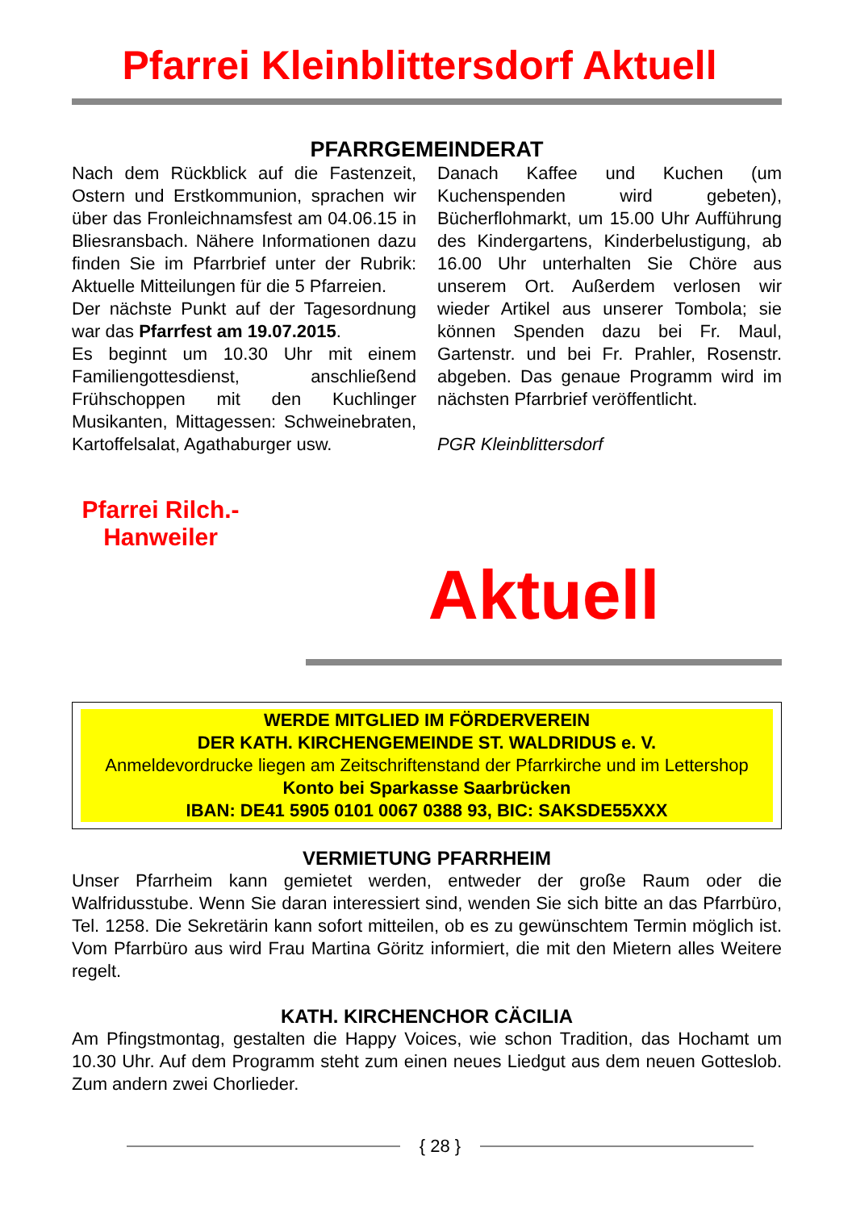Pfarrei Kleinblittersdorf Aktuell
PFARRGEMEINDERAT
Nach dem Rückblick auf die Fastenzeit, Ostern und Erstkommunion, sprachen wir über das Fronleichnamsfest am 04.06.15 in Bliesransbach. Nähere Informationen dazu finden Sie im Pfarrbrief unter der Rubrik: Aktuelle Mitteilungen für die 5 Pfarreien.
Der nächste Punkt auf der Tagesordnung war das Pfarrfest am 19.07.2015.
Es beginnt um 10.30 Uhr mit einem Familiengottesdienst, anschließend Frühschoppen mit den Kuchlinger Musikanten, Mittagessen: Schweinebraten, Kartoffelsalat, Agathaburger usw.
Danach Kaffee und Kuchen (um Kuchenspenden wird gebeten), Bücherflohmarkt, um 15.00 Uhr Aufführung des Kindergartens, Kinderbelustigung, ab 16.00 Uhr unterhalten Sie Chöre aus unserem Ort. Außerdem verlosen wir wieder Artikel aus unserer Tombola; sie können Spenden dazu bei Fr. Maul, Gartenstr. und bei Fr. Prahler, Rosenstr. abgeben. Das genaue Programm wird im nächsten Pfarrbrief veröffentlicht.
PGR Kleinblittersdorf
Pfarrei Rilch.-Hanweiler
Aktuell
WERDE MITGLIED IM FÖRDERVEREIN
DER KATH. KIRCHENGEMEINDE ST. WALDRIDUS e. V.
Anmeldevordrucke liegen am Zeitschriftenstand der Pfarrkirche und im Lettershop
Konto bei Sparkasse Saarbrücken
IBAN: DE41 5905 0101 0067 0388 93, BIC: SAKSDE55XXX
VERMIETUNG PFARRHEIM
Unser Pfarrheim kann gemietet werden, entweder der große Raum oder die Walfridusstube. Wenn Sie daran interessiert sind, wenden Sie sich bitte an das Pfarrbüro, Tel. 1258. Die Sekretärin kann sofort mitteilen, ob es zu gewünschtem Termin möglich ist. Vom Pfarrbüro aus wird Frau Martina Göritz informiert, die mit den Mietern alles Weitere regelt.
KATH. KIRCHENCHOR CÄCILIA
Am Pfingstmontag, gestalten die Happy Voices, wie schon Tradition, das Hochamt um 10.30 Uhr. Auf dem Programm steht zum einen neues Liedgut aus dem neuen Gotteslob. Zum andern zwei Chorlieder.
{ 28 }